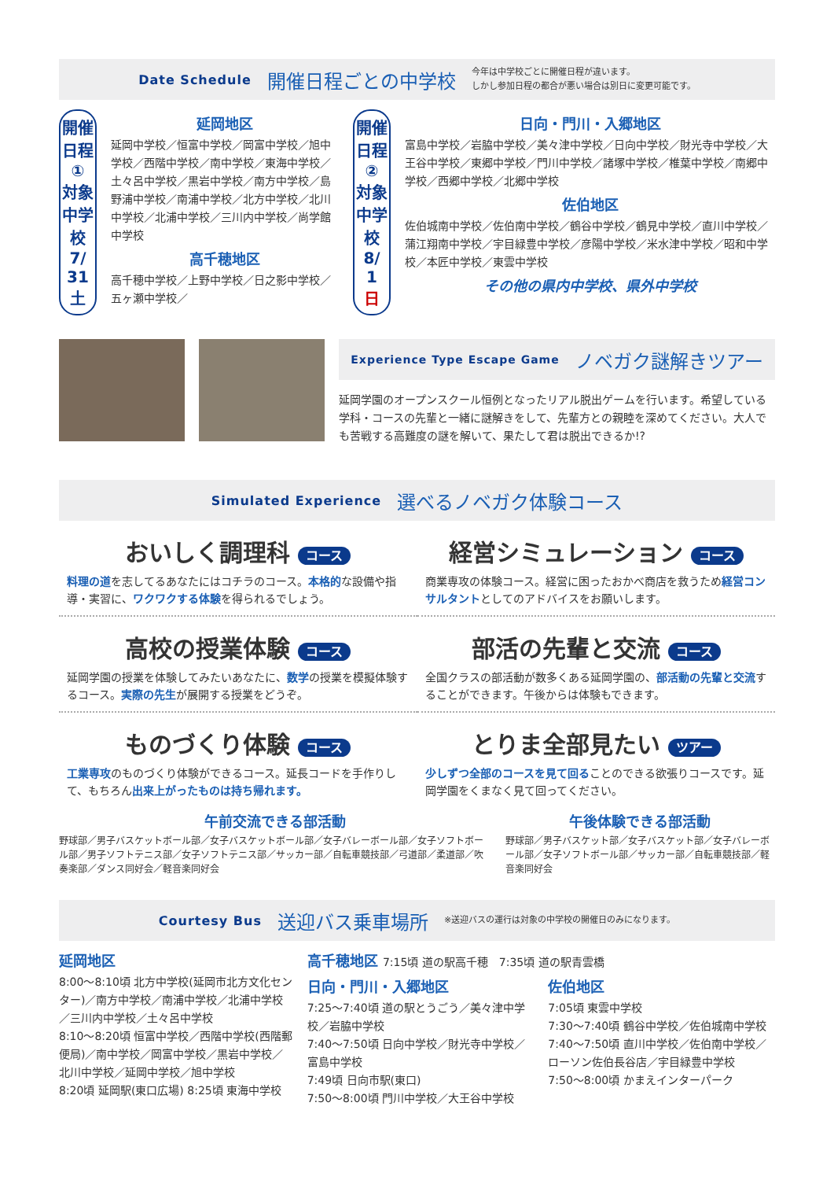Date Schedule 開催日程ごとの中学校 今年は中学校ごとに開催日程が違います。
しかし参加日程の都合が悪い場合は別日に変更可能です。
開催日程①
対象中学校
7/
31
土
延岡地区
延岡中学校／恒富中学校／岡富中学校／旭中学校／西階中学校／南中学校／東海中学校／土々呂中学校／黒岩中学校／南方中学校／島野浦中学校／南浦中学校／北方中学校／北川中学校／北浦中学校／三川内中学校／尚学館中学校
高千穂地区
高千穂中学校／上野中学校／日之影中学校／五ヶ瀬中学校／
開催日程②
対象中学校
8/
1
日
日向・門川・入郷地区
富島中学校／岩脇中学校／美々津中学校／日向中学校／財光寺中学校／大王谷中学校／東郷中学校／門川中学校／諸塚中学校／椎葉中学校／南郷中学校／西郷中学校／北郷中学校
佐伯地区
佐伯城南中学校／佐伯南中学校／鶴谷中学校／鶴見中学校／直川中学校／蒲江翔南中学校／宇目緑豊中学校／彦陽中学校／米水津中学校／昭和中学校／本匠中学校／東雲中学校
その他の県内中学校、県外中学校
Experience Type Escape Game ノベガク謎解きツアー
延岡学園のオープンスクール恒例となったリアル脱出ゲームを行います。希望している学科・コースの先輩と一緒に謎解きをして、先輩方との親睦を深めてください。大人でも苦戦する高難度の謎を解いて、果たして君は脱出できるか!?
Simulated Experience 選べるノベガク体験コース
おいしく調理科 コース
料理の道を志してるあなたにはコチラのコース。本格的な設備や指導・実習に、ワクワクする体験を得られるでしょう。
経営シミュレーション コース
商業専攻の体験コース。経営に困ったおかべ商店を救うため経営コンサルタントとしてのアドバイスをお願いします。
高校の授業体験 コース
延岡学園の授業を体験してみたいあなたに、数学の授業を模擬体験するコース。実際の先生が展開する授業をどうぞ。
部活の先輩と交流 コース
全国クラスの部活動が数多くある延岡学園の、部活動の先輩と交流することができます。午後からは体験もできます。
ものづくり体験 コース
工業専攻のものづくり体験ができるコース。延長コードを手作りして、もちろん出来上がったものは持ち帰れます。
とりま全部見たい ツアー
少しずつ全部のコースを見て回ることのできる欲張りコースです。延岡学園をくまなく見て回ってください。
午前交流できる部活動
野球部／男子バスケットボール部／女子バスケットボール部／女子バレーボール部／女子ソフトボール部／男子ソフトテニス部／女子ソフトテニス部／サッカー部／自転車競技部／弓道部／柔道部／吹奏楽部／ダンス同好会／軽音楽同好会
午後体験できる部活動
野球部／男子バスケット部／女子バスケット部／女子バレーボール部／女子ソフトボール部／サッカー部／自転車競技部／軽音楽同好会
Courtesy Bus 送迎バス乗車場所 ※送迎バスの運行は対象の中学校の開催日のみになります。
延岡地区
8:00～8:10頃 北方中学校(延岡市北方文化センター)／南方中学校／南浦中学校／北浦中学校／三川内中学校／土々呂中学校
8:10～8:20頃 恒富中学校／西階中学校(西階郵便局)／南中学校／岡富中学校／黒岩中学校／北川中学校／延岡中学校／旭中学校
8:20頃 延岡駅(東口広場) 8:25頃 東海中学校
高千穂地区 7:15頃 道の駅高千穂　7:35頃 道の駅青雲橋
日向・門川・入郷地区
7:25～7:40頃 道の駅とうごう／美々津中学校／岩脇中学校
7:40～7:50頃 日向中学校／財光寺中学校／富島中学校
7:49頃 日向市駅(東口)
7:50～8:00頃 門川中学校／大王谷中学校
佐伯地区
7:05頃 東雲中学校
7:30～7:40頃 鶴谷中学校／佐伯城南中学校
7:40～7:50頃 直川中学校／佐伯南中学校／ローソン佐伯長谷店／宇目緑豊中学校
7:50～8:00頃 かまえインターパーク